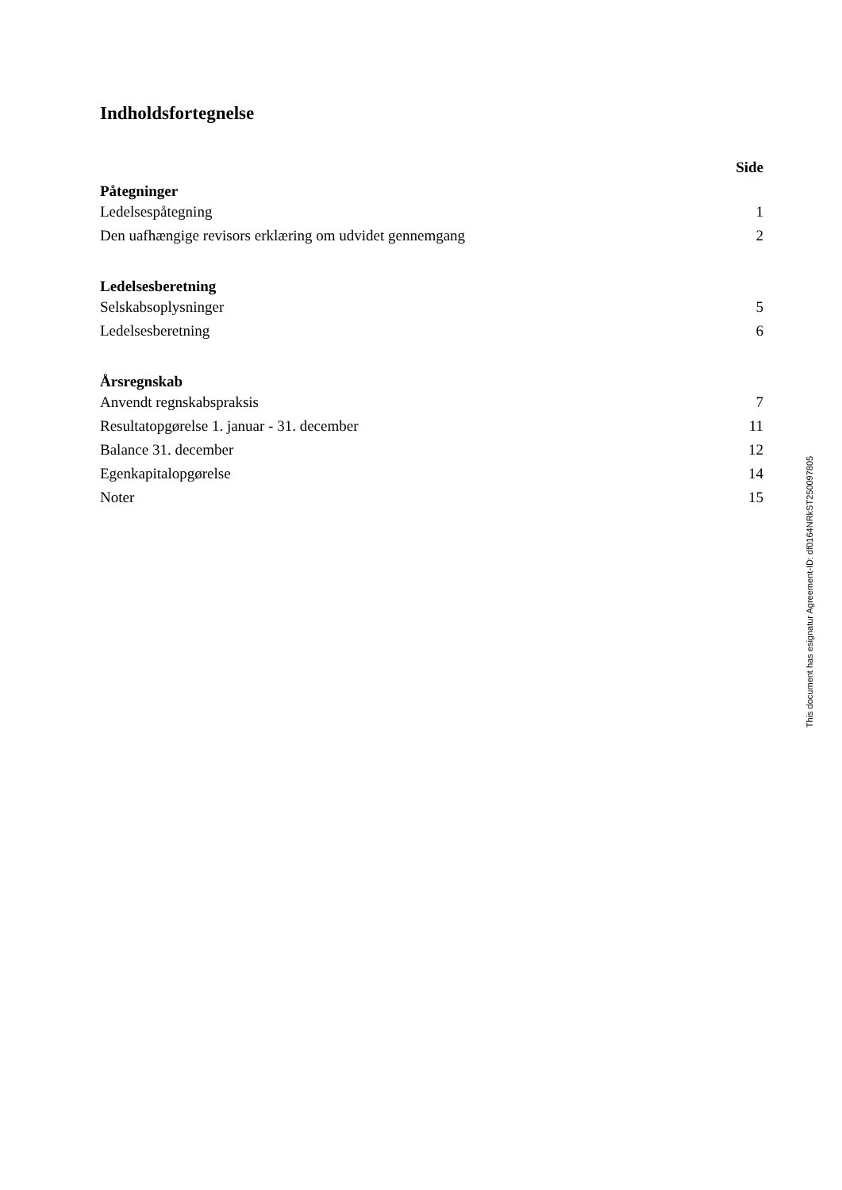Indholdsfortegnelse
| | Side |
| --- | --- |
| Påtegninger | |
| Ledelsespåtegning | 1 |
| Den uafhængige revisors erklæring om udvidet gennemgang | 2 |
| Ledelsesberetning | |
| Selskabsoplysninger | 5 |
| Ledelsesberetning | 6 |
| Årsregnskab | |
| Anvendt regnskabspraksis | 7 |
| Resultatopgørelse 1. januar - 31. december | 11 |
| Balance 31. december | 12 |
| Egenkapitalopgørelse | 14 |
| Noter | 15 |
This document has esignatur Agreement-ID: df0164NRkST250097805